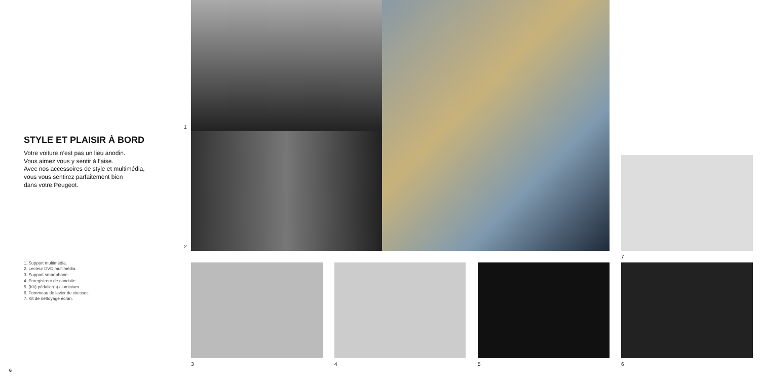STYLE ET PLAISIR À BORD
Votre voiture n’est pas un lieu anodin.
Vous aimez vous y sentir à l’aise.
Avec nos accessoires de style et multimédia,
vous vous sentirez parfaitement bien
dans votre Peugeot.
1. Support multimédia.
2. Lecteur DVD multimédia.
3. Support smartphone.
4. Enregistreur de conduite.
5. (Kit) pédalier(s) aluminium.
6. Pommeau de levier de vitesses.
7. Kit de nettoyage écran.
1
2
7
3 4 5 6
6